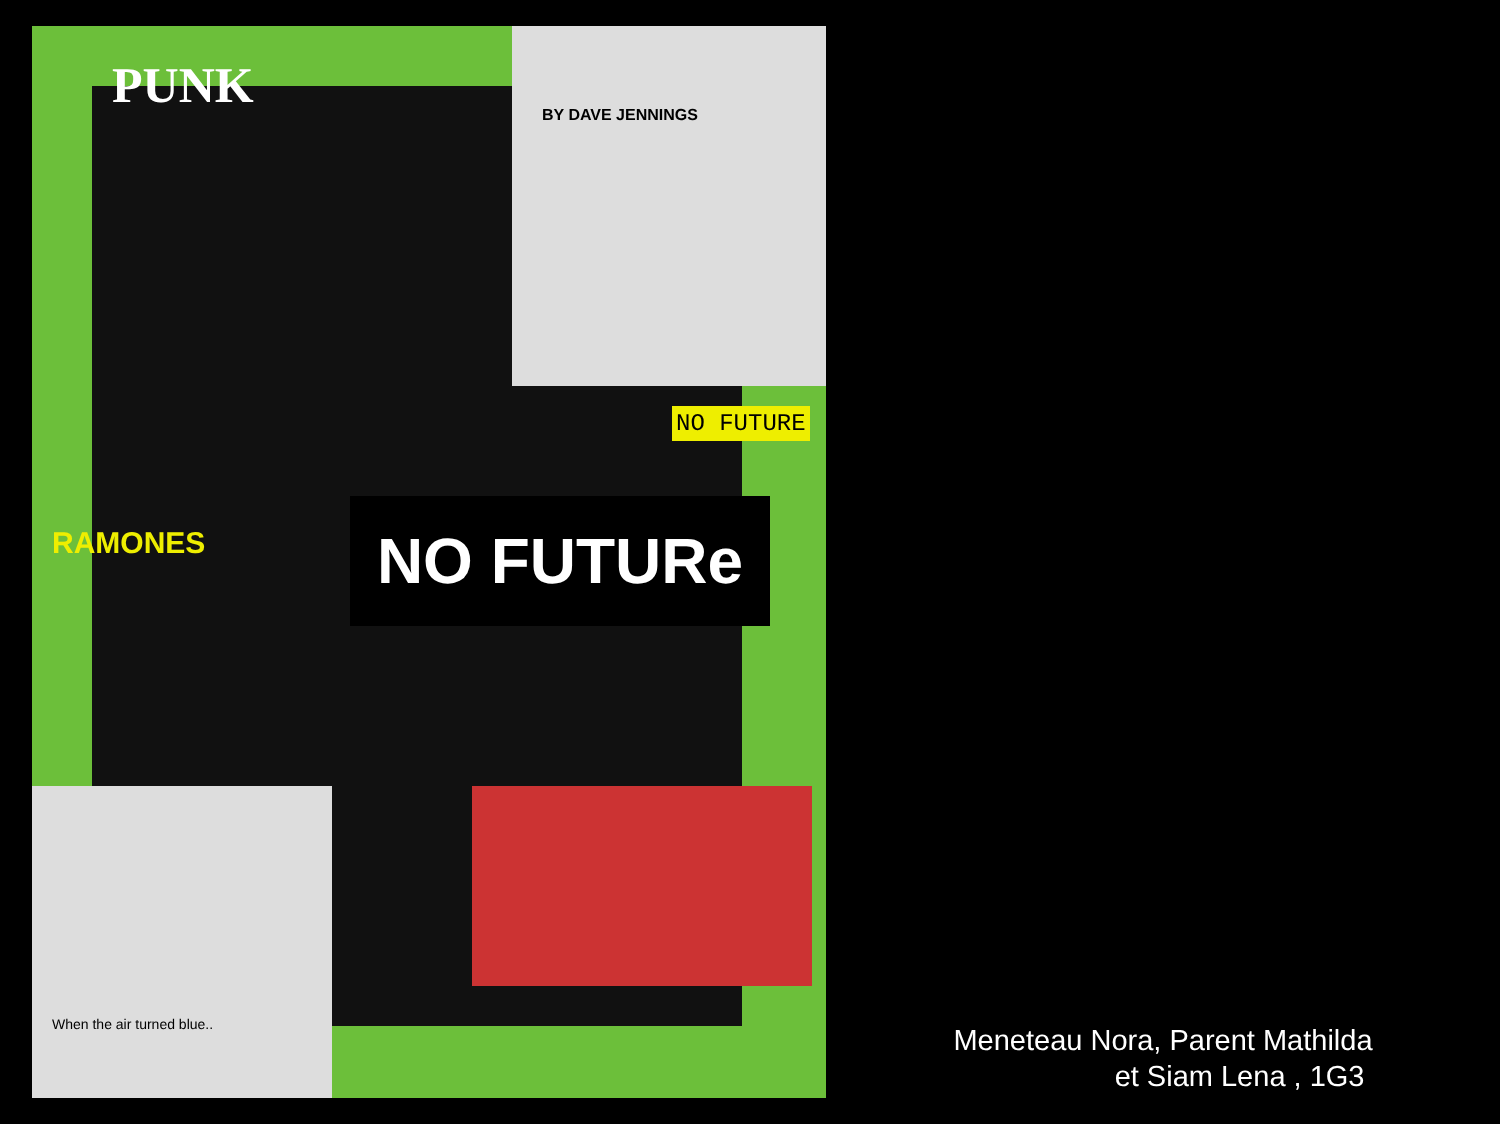PUNK BY DAVE JENNINGS
NO FUTURE
NO FUTURe
RAMONES
When the air turned blue..
Meneteau Nora, Parent Mathilda
et Siam Lena , 1G3